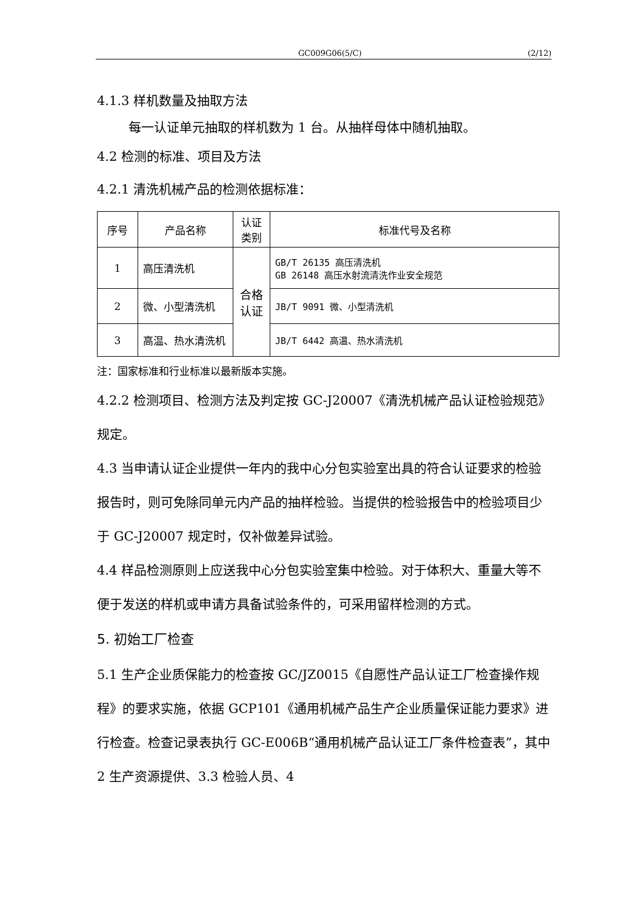GC009G06(5/C) (2/12)
4.1.3 样机数量及抽取方法
每一认证单元抽取的样机数为 1 台。从抽样母体中随机抽取。
4.2 检测的标准、项目及方法
4.2.1 清洗机械产品的检测依据标准：
| 序号 | 产品名称 | 认证类别 | 标准代号及名称 |
| 1 | 高压清洗机 | 合格认证 | GB/T 26135 高压清洗机 GB 26148 高压水射流清洗作业安全规范 |
| 2 | 微、小型清洗机 | | JB/T 9091 微、小型清洗机 |
| 3 | 高温、热水清洗机 | | JB/T 6442 高温、热水清洗机 |
注：国家标准和行业标准以最新版本实施。
4.2.2 检测项目、检测方法及判定按 GC-J20007《清洗机械产品认证检验规范》规定。
4.3 当申请认证企业提供一年内的我中心分包实验室出具的符合认证要求的检验报告时，则可免除同单元内产品的抽样检验。当提供的检验报告中的检验项目少于 GC-J20007 规定时，仅补做差异试验。
4.4 样品检测原则上应送我中心分包实验室集中检验。对于体积大、重量大等不便于发送的样机或申请方具备试验条件的，可采用留样检测的方式。
5. 初始工厂检查
5.1 生产企业质保能力的检查按 GC/JZ0015《自愿性产品认证工厂检查操作规程》的要求实施，依据 GCP101《通用机械产品生产企业质量保证能力要求》进行检查。检查记录表执行 GC-E006B“通用机械产品认证工厂条件检查表”，其中 2 生产资源提供、3.3 检验人员、4